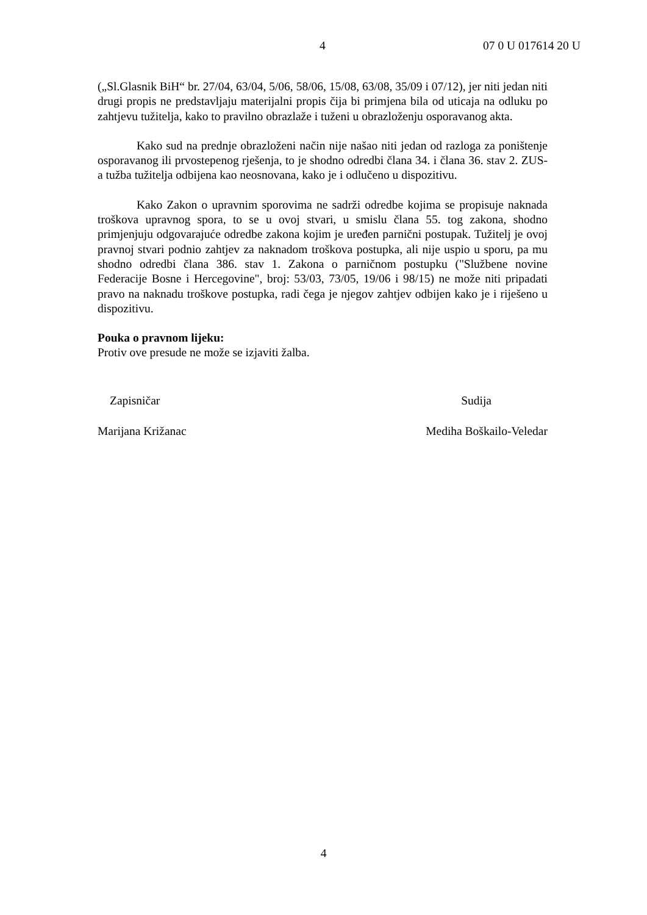4 07 0 U 017614 20 U
(„Sl.Glasnik BiH“ br. 27/04, 63/04, 5/06, 58/06, 15/08, 63/08, 35/09 i 07/12), jer niti jedan niti drugi propis ne predstavljaju materijalni propis čija bi primjena bila od uticaja na odluku po zahtjevu tužitelja, kako to pravilno obrazlaže i tuženi u obrazloženju osporavanog akta.
Kako sud na prednje obrazloženi način nije našao niti jedan od razloga za poništenje osporavanog ili prvostepenog rješenja, to je shodno odredbi člana 34. i člana 36. stav 2. ZUS-a tužba tužitelja odbijena kao neosnovana, kako je i odlučeno u dispozitivu.
Kako Zakon o upravnim sporovima ne sadrži odredbe kojima se propisuje naknada troškova upravnog spora, to se u ovoj stvari, u smislu člana 55. tog zakona, shodno primjenjuju odgovarajuće odredbe zakona kojim je uređen parnični postupak. Tužitelj je ovoj pravnoj stvari podnio zahtjev za naknadom troškova postupka, ali nije uspio u sporu, pa mu shodno odredbi člana 386. stav 1. Zakona o parničnom postupku ("Službene novine Federacije Bosne i Hercegovine", broj: 53/03, 73/05, 19/06 i 98/15) ne može niti pripadati pravo na naknadu troškove postupka, radi čega je njegov zahtjev odbijen kako je i riješeno u dispozitivu.
Pouka o pravnom lijeku:
Protiv ove presude ne može se izjaviti žalba.
Zapisničar Sudija
Marijana Križanac Mediha Boškailo-Veledar
4